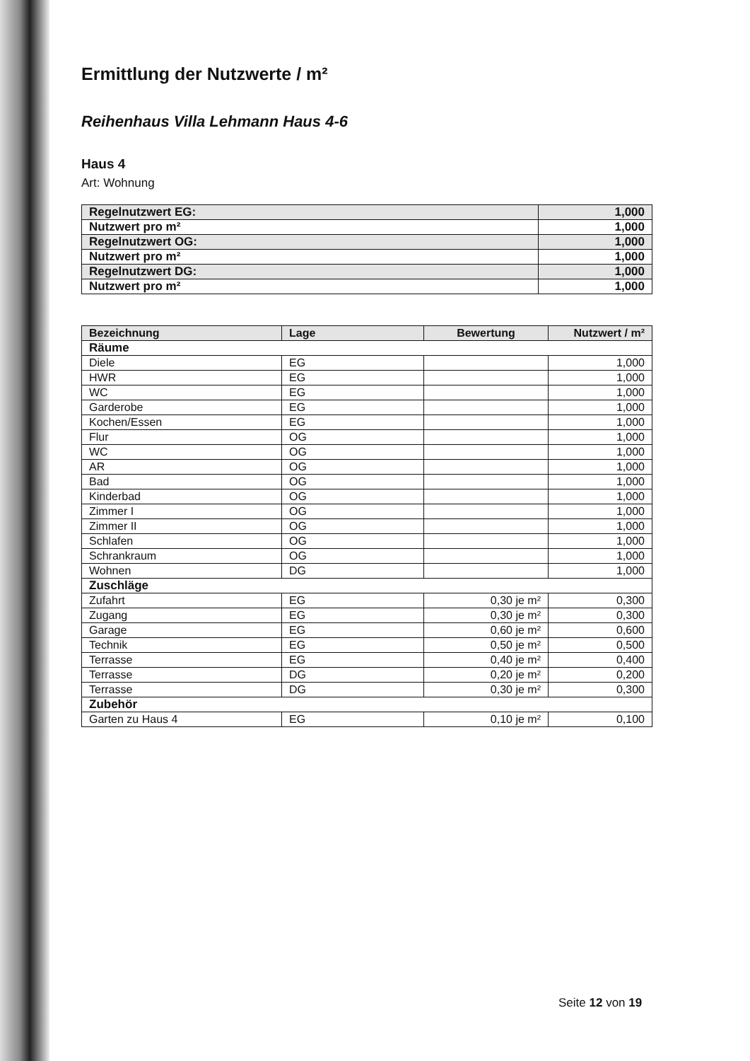Ermittlung der Nutzwerte / m²
Reihenhaus Villa Lehmann Haus 4-6
Haus 4
Art: Wohnung
| Regelnutzwert EG: | 1,000 |
| Nutzwert pro m² | 1,000 |
| Regelnutzwert OG: | 1,000 |
| Nutzwert pro m² | 1,000 |
| Regelnutzwert DG: | 1,000 |
| Nutzwert pro m² | 1,000 |
| Bezeichnung | Lage | Bewertung | Nutzwert / m² |
| --- | --- | --- | --- |
| Räume | | | |
| Diele | EG | | 1,000 |
| HWR | EG | | 1,000 |
| WC | EG | | 1,000 |
| Garderobe | EG | | 1,000 |
| Kochen/Essen | EG | | 1,000 |
| Flur | OG | | 1,000 |
| WC | OG | | 1,000 |
| AR | OG | | 1,000 |
| Bad | OG | | 1,000 |
| Kinderbad | OG | | 1,000 |
| Zimmer I | OG | | 1,000 |
| Zimmer II | OG | | 1,000 |
| Schlafen | OG | | 1,000 |
| Schrankraum | OG | | 1,000 |
| Wohnen | DG | | 1,000 |
| Zuschläge | | | |
| Zufahrt | EG | 0,30 je m² | 0,300 |
| Zugang | EG | 0,30 je m² | 0,300 |
| Garage | EG | 0,60 je m² | 0,600 |
| Technik | EG | 0,50 je m² | 0,500 |
| Terrasse | EG | 0,40 je m² | 0,400 |
| Terrasse | DG | 0,20 je m² | 0,200 |
| Terrasse | DG | 0,30 je m² | 0,300 |
| Zubehör | | | |
| Garten zu Haus 4 | EG | 0,10 je m² | 0,100 |
Seite 12 von 19